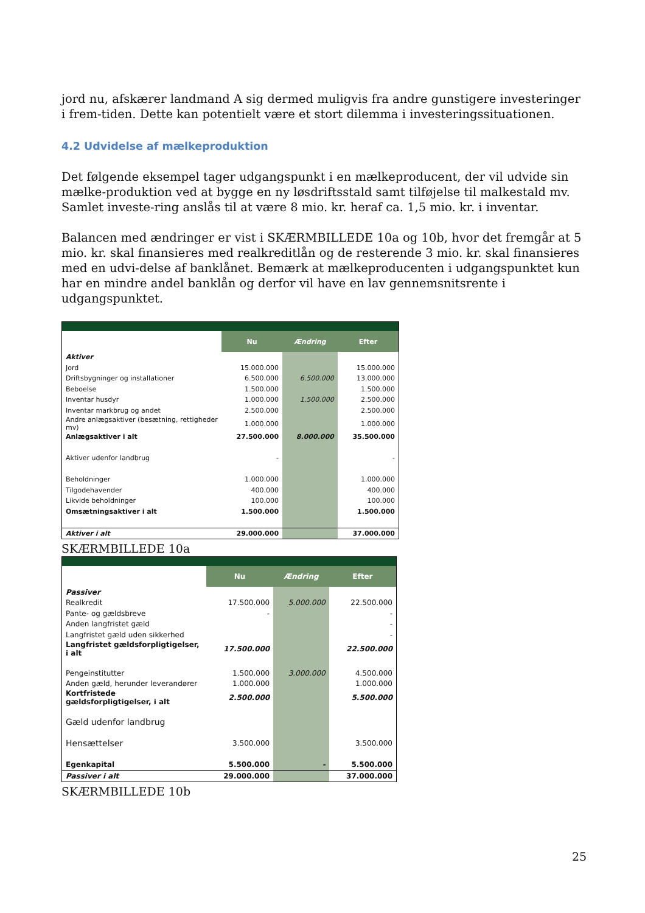jord nu, afskærer landmand A sig dermed muligvis fra andre gunstigere investeringer i frem-tiden. Dette kan potentielt være et stort dilemma i investeringssituationen.
4.2 Udvidelse af mælkeproduktion
Det følgende eksempel tager udgangspunkt i en mælkeproducent, der vil udvide sin mælke-produktion ved at bygge en ny løsdriftsstald samt tilføjelse til malkestald mv. Samlet investe-ring anslås til at være 8 mio. kr. heraf ca. 1,5 mio. kr. i inventar.
Balancen med ændringer er vist i SKÆRMBILLEDE 10a og 10b, hvor det fremgår at 5 mio. kr. skal finansieres med realkreditlån og de resterende 3 mio. kr. skal finansieres med en udvi-delse af banklånet. Bemærk at mælkeproducenten i udgangspunktet kun har en mindre andel banklån og derfor vil have en lav gennemsnitsrente i udgangspunktet.
| | Nu | Ændring | Efter |
| Aktiver | | | |
| Jord | 15.000.000 | | 15.000.000 |
| Driftsbygninger og installationer | 6.500.000 | 6.500.000 | 13.000.000 |
| Beboelse | 1.500.000 | | 1.500.000 |
| Inventar husdyr | 1.000.000 | 1.500.000 | 2.500.000 |
| Inventar markbrug og andet | 2.500.000 | | 2.500.000 |
| Andre anlægsaktiver (besætning, rettigheder mv) | 1.000.000 | | 1.000.000 |
| Anlægsaktiver i alt | 27.500.000 | 8.000.000 | 35.500.000 |
| Aktiver udenfor landbrug | - | | - |
| Beholdninger | 1.000.000 | | 1.000.000 |
| Tilgodehavender | 400.000 | | 400.000 |
| Likvide beholdninger | 100.000 | | 100.000 |
| Omsætningsaktiver i alt | 1.500.000 | | 1.500.000 |
| Aktiver i alt | 29.000.000 | | 37.000.000 |
SKÆRMBILLEDE 10a
| | Nu | Ændring | Efter |
| Passiver | | | |
| Realkredit | 17.500.000 | 5.000.000 | 22.500.000 |
| Pante- og gældsbreve | - | | - |
| Anden langfristet gæld | | | - |
| Langfristet gæld uden sikkerhed | | | - |
| Langfristet gældsforpligtigelser, i alt | 17.500.000 | | 22.500.000 |
| Pengeinstitutter | 1.500.000 | 3.000.000 | 4.500.000 |
| Anden gæld, herunder leverandører | 1.000.000 | | 1.000.000 |
| Kortfristede gældsforpligtigelser, i alt | 2.500.000 | | 5.500.000 |
| Gæld udenfor landbrug | | | |
| Hensættelser | 3.500.000 | | 3.500.000 |
| Egenkapital | 5.500.000 | - | 5.500.000 |
| Passiver i alt | 29.000.000 | | 37.000.000 |
SKÆRMBILLEDE 10b
25